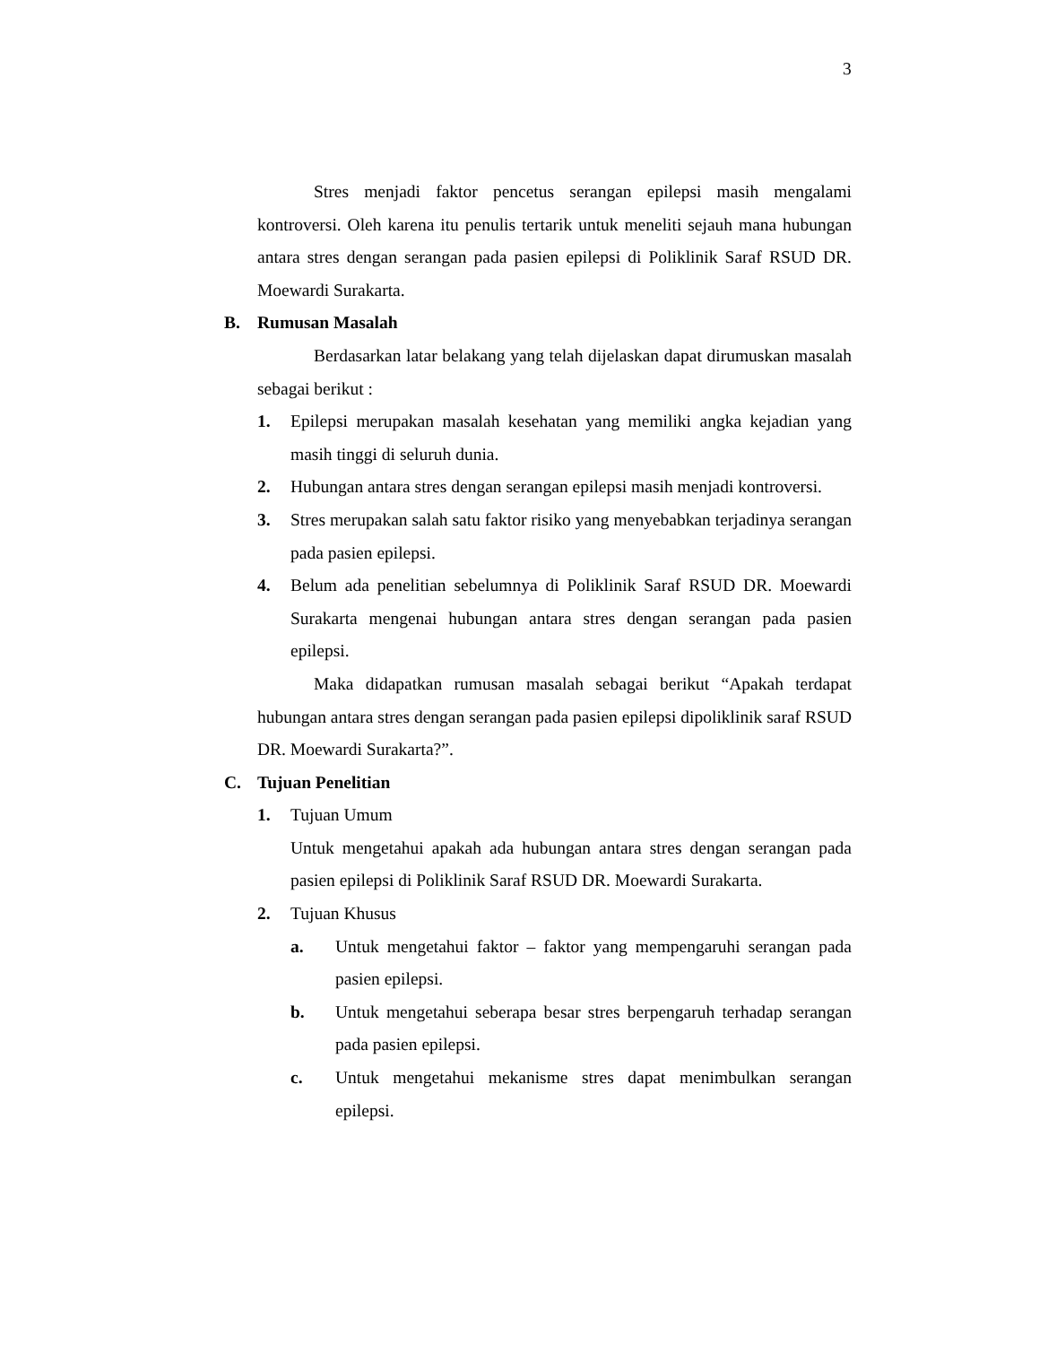3
Stres menjadi faktor pencetus serangan epilepsi masih mengalami kontroversi. Oleh karena itu penulis tertarik untuk meneliti sejauh mana hubungan antara stres dengan serangan pada pasien epilepsi di Poliklinik Saraf RSUD DR. Moewardi Surakarta.
B. Rumusan Masalah
Berdasarkan latar belakang yang telah dijelaskan dapat dirumuskan masalah sebagai berikut :
1. Epilepsi merupakan masalah kesehatan yang memiliki angka kejadian yang masih tinggi di seluruh dunia.
2. Hubungan antara stres dengan serangan epilepsi masih menjadi kontroversi.
3. Stres merupakan salah satu faktor risiko yang menyebabkan terjadinya serangan pada pasien epilepsi.
4. Belum ada penelitian sebelumnya di Poliklinik Saraf RSUD DR. Moewardi Surakarta mengenai hubungan antara stres dengan serangan pada pasien epilepsi.
Maka didapatkan rumusan masalah sebagai berikut “Apakah terdapat hubungan antara stres dengan serangan pada pasien epilepsi dipoliklinik saraf RSUD DR. Moewardi Surakarta?”.
C. Tujuan Penelitian
1. Tujuan Umum
Untuk mengetahui apakah ada hubungan antara stres dengan serangan pada pasien epilepsi di Poliklinik Saraf RSUD DR. Moewardi Surakarta.
2. Tujuan Khusus
a. Untuk mengetahui faktor – faktor yang mempengaruhi serangan pada pasien epilepsi.
b. Untuk mengetahui seberapa besar stres berpengaruh terhadap serangan pada pasien epilepsi.
c. Untuk mengetahui mekanisme stres dapat menimbulkan serangan epilepsi.